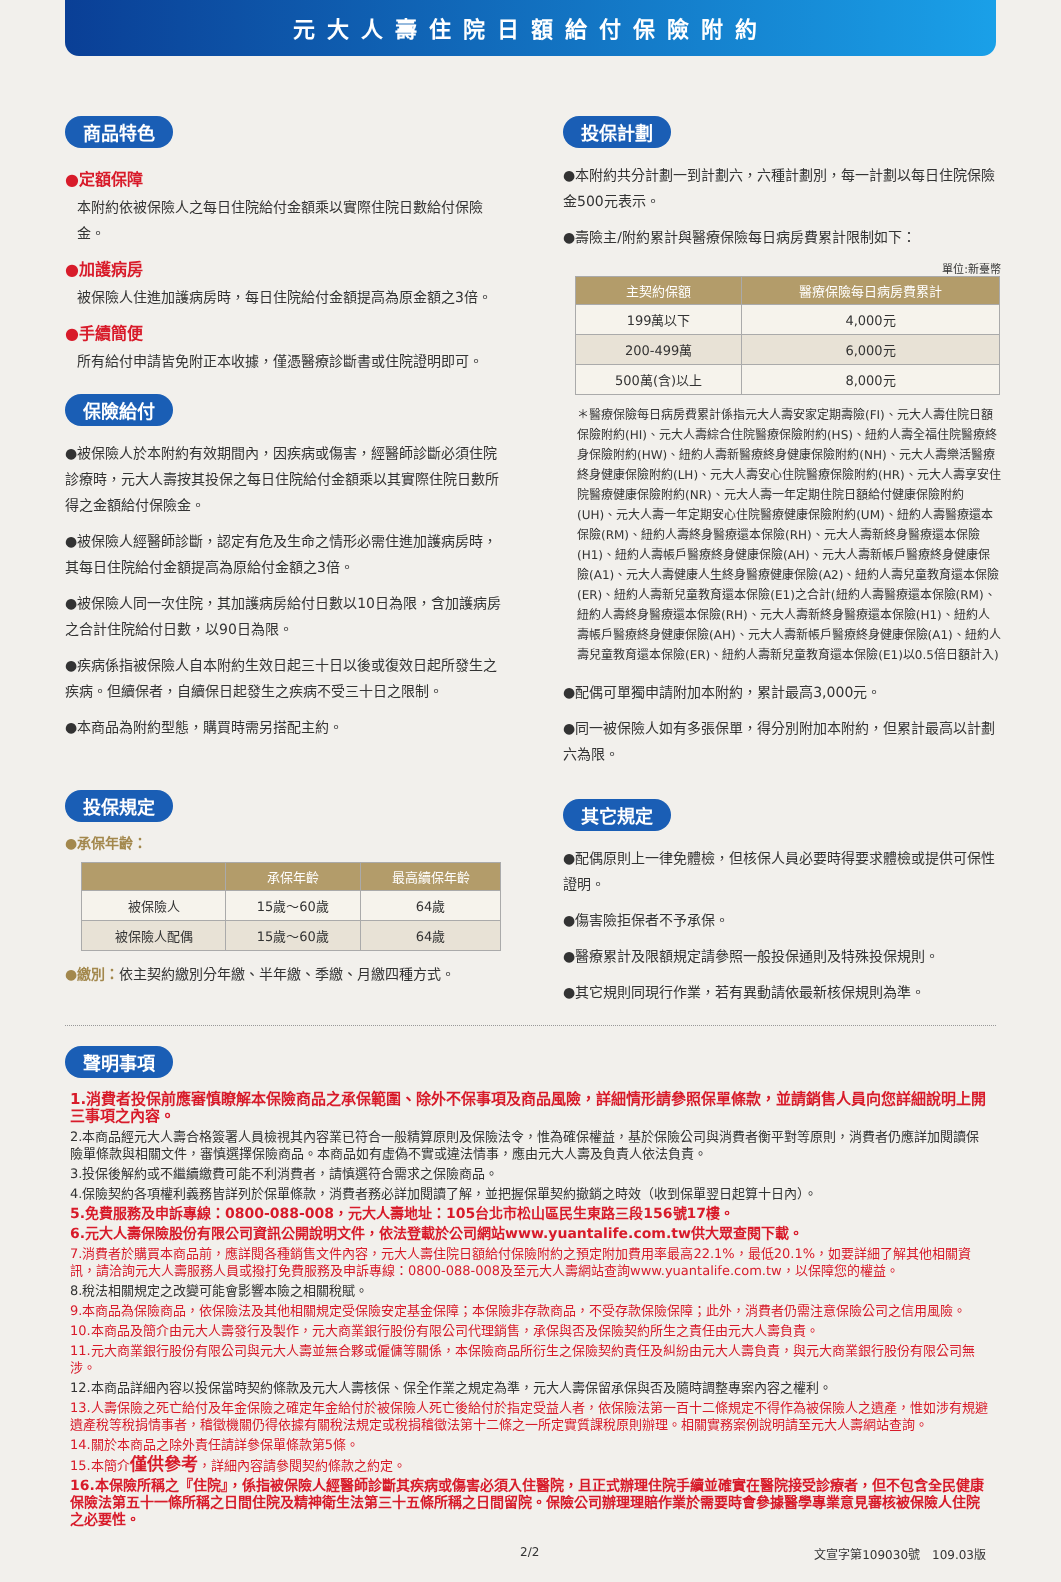元大人壽住院日額給付保險附約
商品特色
●定額保障
本附約依被保險人之每日住院給付金額乘以實際住院日數給付保險金。
●加護病房
被保險人住進加護病房時，每日住院給付金額提高為原金額之3倍。
●手續簡便
所有給付申請皆免附正本收據，僅憑醫療診斷書或住院證明即可。
保險給付
●被保險人於本附約有效期間內，因疾病或傷害，經醫師診斷必須住院診療時，元大人壽按其投保之每日住院給付金額乘以其實際住院日數所得之金額給付保險金。
●被保險人經醫師診斷，認定有危及生命之情形必需住進加護病房時，其每日住院給付金額提高為原給付金額之3倍。
●被保險人同一次住院，其加護病房給付日數以10日為限，含加護病房之合計住院給付日數，以90日為限。
●疾病係指被保險人自本附約生效日起三十日以後或復效日起所發生之疾病。但續保者，自續保日起發生之疾病不受三十日之限制。
●本商品為附約型態，購買時需另搭配主約。
投保規定
●承保年齡：
| | 承保年齡 | 最高續保年齡 |
| --- | --- | --- |
| 被保險人 | 15歲～60歲 | 64歲 |
| 被保險人配偶 | 15歲～60歲 | 64歲 |
●繳別：依主契約繳別分年繳、半年繳、季繳、月繳四種方式。
投保計劃
●本附約共分計劃一到計劃六，六種計劃別，每一計劃以每日住院保險金500元表示。
●壽險主/附約累計與醫療保險每日病房費累計限制如下：
單位:新臺幣
| 主契約保額 | 醫療保險每日病房費累計 |
| --- | --- |
| 199萬以下 | 4,000元 |
| 200-499萬 | 6,000元 |
| 500萬(含)以上 | 8,000元 |
＊醫療保險每日病房費累計係指元大人壽安家定期壽險(FI)、元大人壽住院日額保險附約(HI)、元大人壽綜合住院醫療保險附約(HS)、紐約人壽全福住院醫療終身保險附約(HW)、紐約人壽新醫療終身健康保險附約(NH)、元大人壽樂活醫療終身健康保險附約(LH)、元大人壽安心住院醫療保險附約(HR)、元大人壽享安住院醫療健康保險附約(NR)、元大人壽一年定期住院日額給付健康保險附約(UH)、元大人壽一年定期安心住院醫療健康保險附約(UM)、紐約人壽醫療還本保險(RM)、紐約人壽終身醫療還本保險(RH)、元大人壽新終身醫療還本保險(H1)、紐約人壽帳戶醫療終身健康保險(AH)、元大人壽新帳戶醫療終身健康保險(A1)、元大人壽健康人生終身醫療健康保險(A2)、紐約人壽兒童教育還本保險(ER)、紐約人壽新兒童教育還本保險(E1)之合計(紐約人壽醫療還本保險(RM)、紐約人壽終身醫療還本保險(RH)、元大人壽新終身醫療還本保險(H1)、紐約人壽帳戶醫療終身健康保險(AH)、元大人壽新帳戶醫療終身健康保險(A1)、紐約人壽兒童教育還本保險(ER)、紐約人壽新兒童教育還本保險(E1)以0.5倍日額計入)
●配偶可單獨申請附加本附約，累計最高3,000元。
●同一被保險人如有多張保單，得分別附加本附約，但累計最高以計劃六為限。
其它規定
●配偶原則上一律免體檢，但核保人員必要時得要求體檢或提供可保性證明。
●傷害險拒保者不予承保。
●醫療累計及限額規定請參照一般投保通則及特殊投保規則。
●其它規則同現行作業，若有異動請依最新核保規則為準。
聲明事項
1.消費者投保前應審慎瞭解本保險商品之承保範圍、除外不保事項及商品風險，詳細情形請參照保單條款，並請銷售人員向您詳細說明上開三事項之內容。
2.本商品經元大人壽合格簽署人員檢視其內容業已符合一般精算原則及保險法令，惟為確保權益，基於保險公司與消費者衡平對等原則，消費者仍應詳加閱讀保險單條款與相關文件，審慎選擇保險商品。本商品如有虛偽不實或違法情事，應由元大人壽及負責人依法負責。
3.投保後解約或不繼續繳費可能不利消費者，請慎選符合需求之保險商品。
4.保險契約各項權利義務皆詳列於保單條款，消費者務必詳加閱讀了解，並把握保單契約撤銷之時效（收到保單翌日起算十日內）。
5.免費服務及申訴專線：0800-088-008，元大人壽地址：105台北市松山區民生東路三段156號17樓。
6.元大人壽保險股份有限公司資訊公開說明文件，依法登載於公司網站www.yuantalife.com.tw供大眾查閱下載。
7.消費者於購買本商品前，應詳閱各種銷售文件內容，元大人壽住院日額給付保險附約之預定附加費用率最高22.1%，最低20.1%，如要詳細了解其他相關資訊，請洽詢元大人壽服務人員或撥打免費服務及申訴專線：0800-088-008及至元大人壽網站查詢www.yuantalife.com.tw，以保障您的權益。
8.稅法相關規定之改變可能會影響本險之相關稅賦。
9.本商品為保險商品，依保險法及其他相關規定受保險安定基金保障；本保險非存款商品，不受存款保險保障；此外，消費者仍需注意保險公司之信用風險。
10.本商品及簡介由元大人壽發行及製作，元大商業銀行股份有限公司代理銷售，承保與否及保險契約所生之責任由元大人壽負責。
11.元大商業銀行股份有限公司與元大人壽並無合夥或僱傭等關係，本保險商品所衍生之保險契約責任及糾紛由元大人壽負責，與元大商業銀行股份有限公司無涉。
12.本商品詳細內容以投保當時契約條款及元大人壽核保、保全作業之規定為準，元大人壽保留承保與否及隨時調整專案內容之權利。
13.人壽保險之死亡給付及年金保險之確定年金給付於被保險人死亡後給付於指定受益人者，依保險法第一百十二條規定不得作為被保險人之遺產，惟如涉有規避遺產稅等稅捐情事者，稽徵機關仍得依據有關稅法規定或稅捐稽徵法第十二條之一所定實質課稅原則辦理。相關實務案例說明請至元大人壽網站查詢。
14.關於本商品之除外責任請詳參保單條款第5條。
15.本簡介僅供參考，詳細內容請參閱契約條款之約定。
16.本保險所稱之『住院』，係指被保險人經醫師診斷其疾病或傷害必須入住醫院，且正式辦理住院手續並確實在醫院接受診療者，但不包含全民健康保險法第五十一條所稱之日間住院及精神衛生法第三十五條所稱之日間留院。保險公司辦理理賠作業於需要時會參據醫學專業意見審核被保險人住院之必要性。
2/2 文宣字第109030號　109.03版